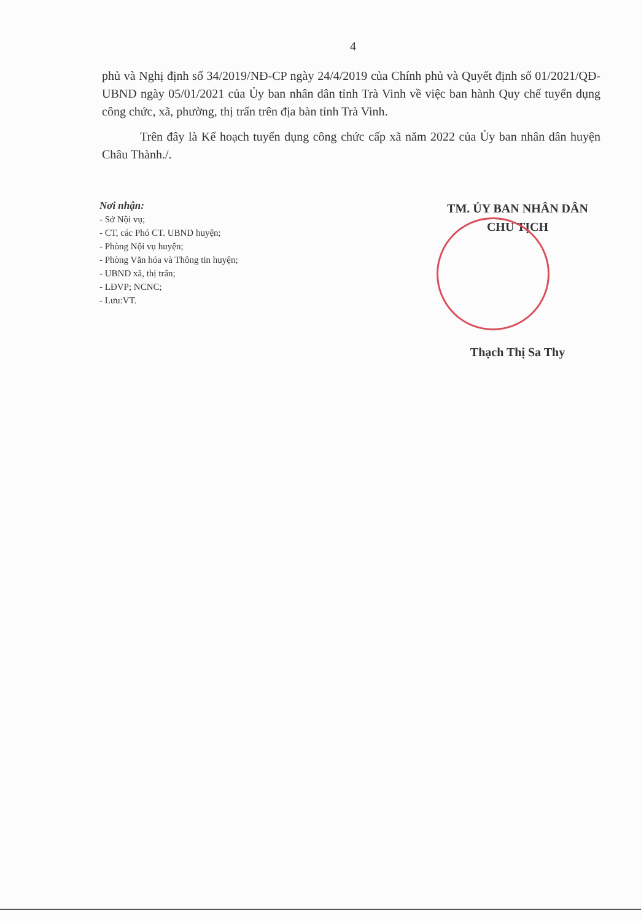4
phủ và Nghị định số 34/2019/NĐ-CP ngày 24/4/2019 của Chính phủ và Quyết định số 01/2021/QĐ-UBND ngày 05/01/2021 của Ủy ban nhân dân tỉnh Trà Vinh về việc ban hành Quy chế tuyển dụng công chức, xã, phường, thị trấn trên địa bàn tỉnh Trà Vinh.
Trên đây là Kế hoạch tuyển dụng công chức cấp xã năm 2022 của Ủy ban nhân dân huyện Châu Thành./.
Nơi nhận:
- Sở Nội vụ;
- CT, các Phó CT. UBND huyện;
- Phòng Nội vụ huyện;
- Phòng Văn hóa và Thông tin huyện;
- UBND xã, thị trấn;
- LĐVP; NCNC;
- Lưu:VT.
TM. ỦY BAN NHÂN DÂN
CHỦ TỊCH
Thạch Thị Sa Thy